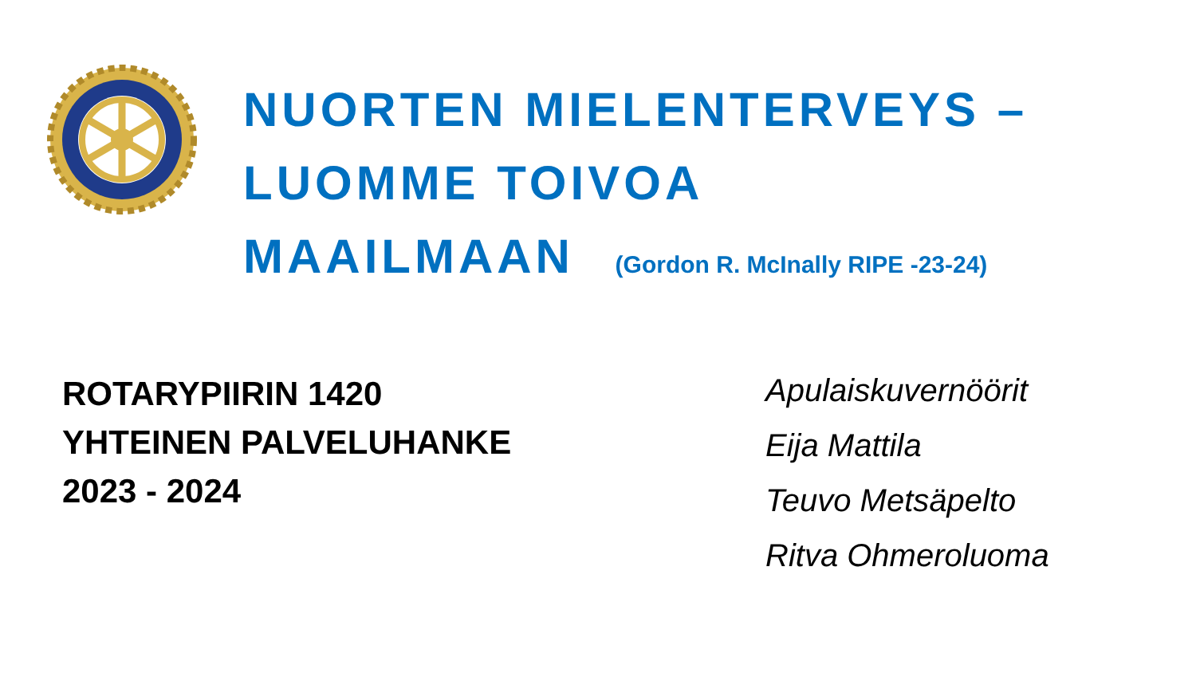NUORTEN MIELENTERVEYS –
LUOMME TOIVOA
MAAILMAAN (Gordon R. McInally RIPE -23-24)
ROTARYPIIRIN 1420
YHTEINEN PALVELUHANKE
2023 - 2024
Apulaiskuvernöörit
Eija Mattila
Teuvo Metsäpelto
Ritva Ohmeroluoma